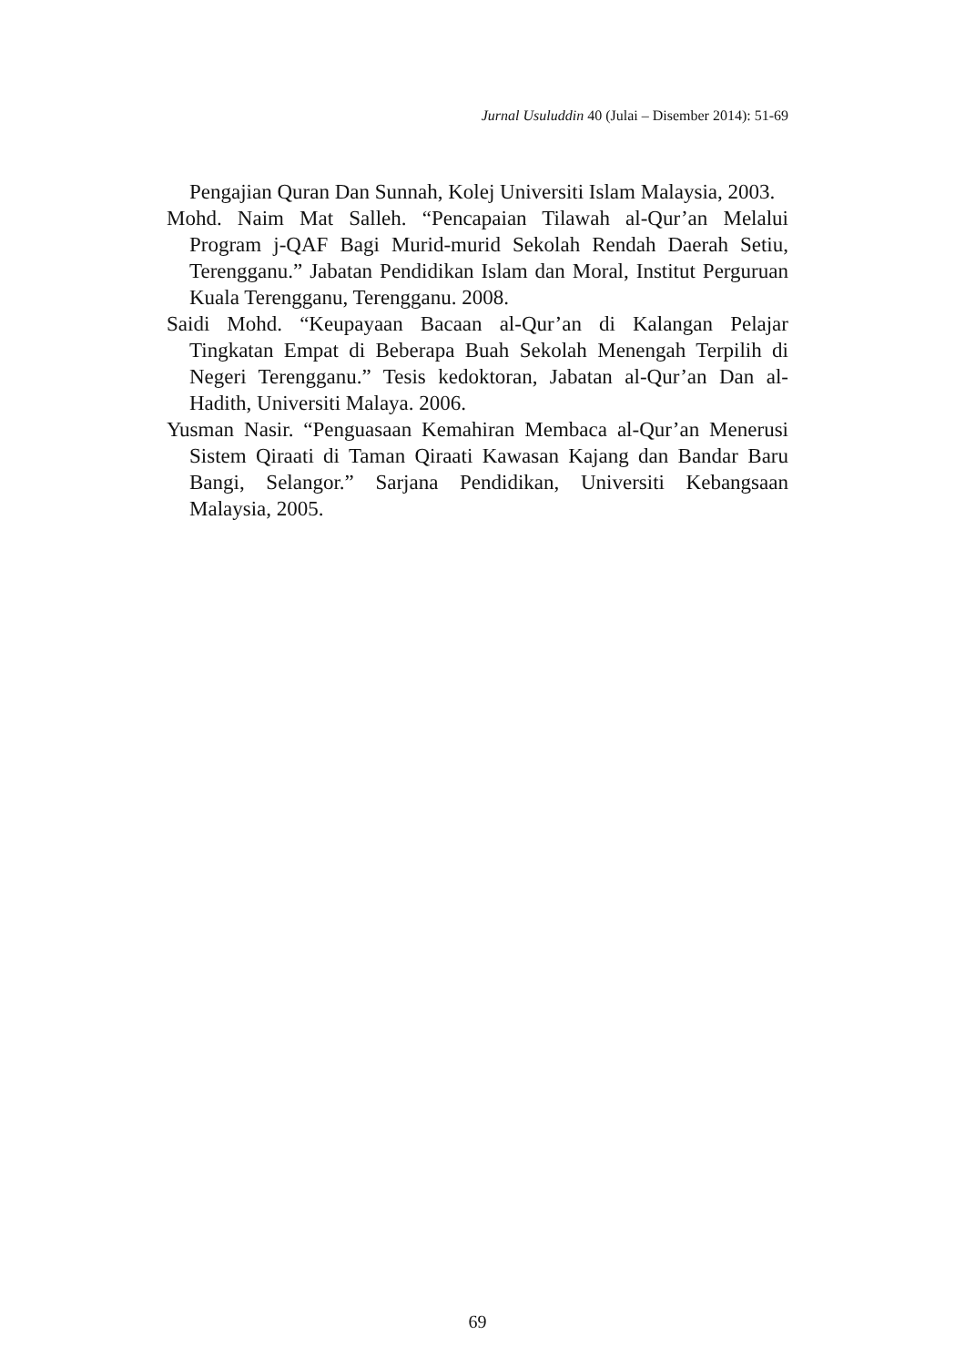Jurnal Usuluddin 40 (Julai – Disember 2014): 51-69
Pengajian Quran Dan Sunnah, Kolej Universiti Islam Malaysia, 2003.
Mohd. Naim Mat Salleh. “Pencapaian Tilawah al-Qur’an Melalui Program j-QAF Bagi Murid-murid Sekolah Rendah Daerah Setiu, Terengganu.” Jabatan Pendidikan Islam dan Moral, Institut Perguruan Kuala Terengganu, Terengganu. 2008.
Saidi Mohd. “Keupayaan Bacaan al-Qur’an di Kalangan Pelajar Tingkatan Empat di Beberapa Buah Sekolah Menengah Terpilih di Negeri Terengganu.” Tesis kedoktoran, Jabatan al-Qur’an Dan al-Hadith, Universiti Malaya. 2006.
Yusman Nasir. “Penguasaan Kemahiran Membaca al-Qur’an Menerusi Sistem Qiraati di Taman Qiraati Kawasan Kajang dan Bandar Baru Bangi, Selangor.” Sarjana Pendidikan, Universiti Kebangsaan Malaysia, 2005.
69